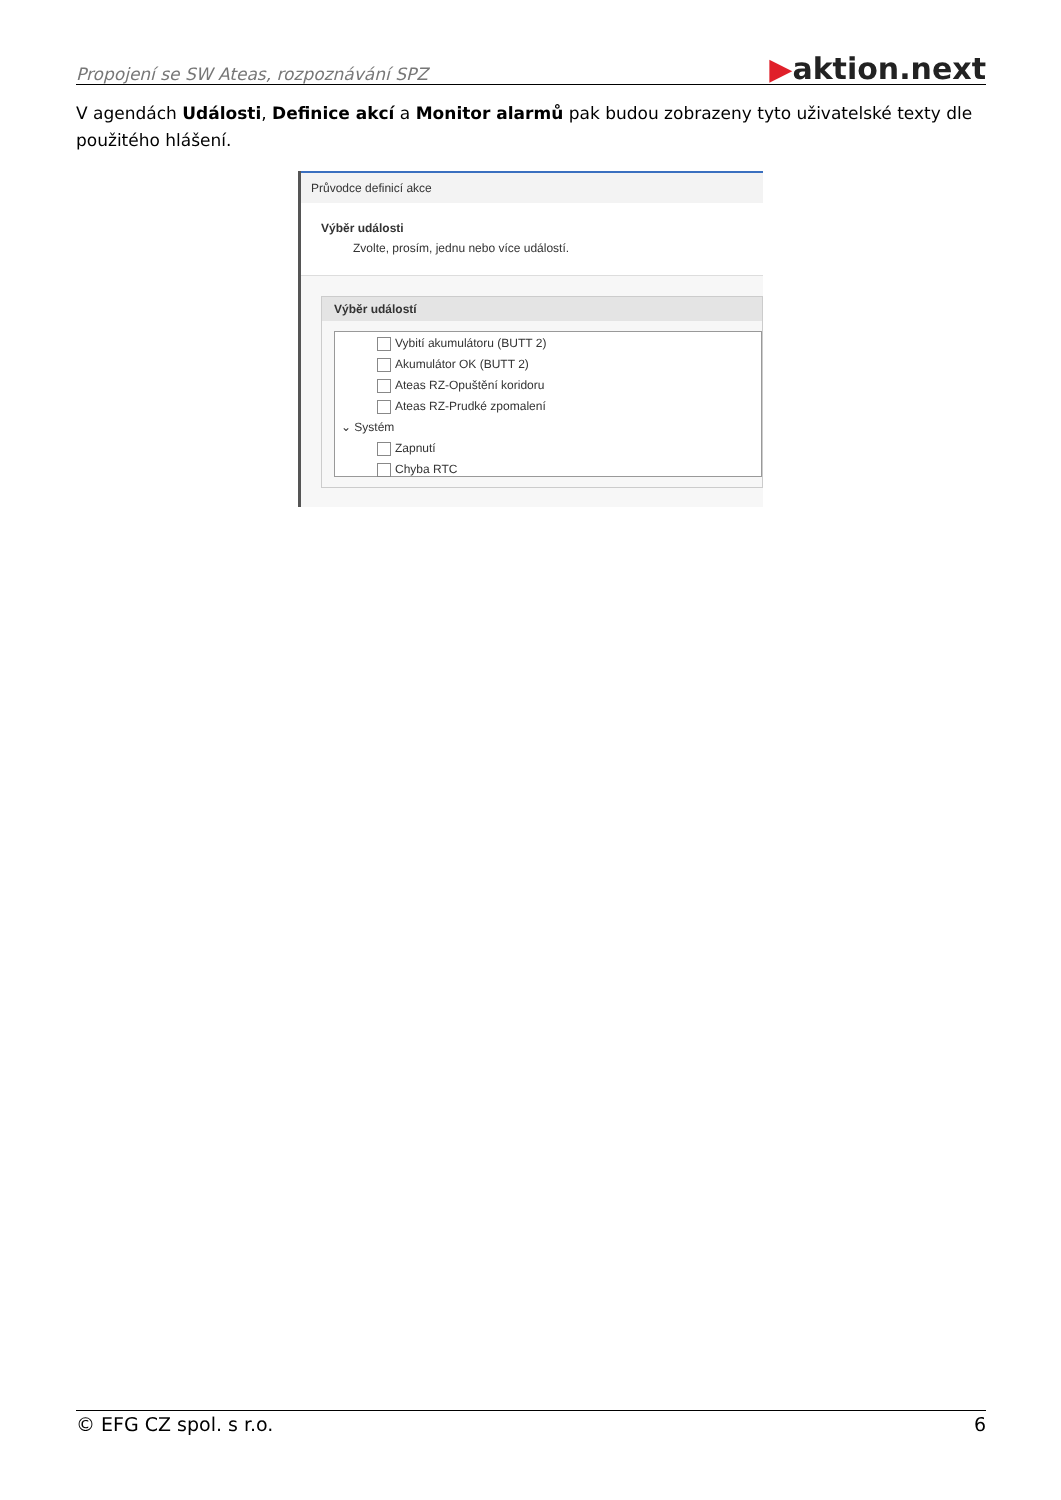Propojení se SW Ateas, rozpoznávání SPZ
▶aktion.next
V agendách Události, Definice akcí a Monitor alarmů pak budou zobrazeny tyto uživatelské texty dle použitého hlášení.
Průvodce definicí akce
Výběr události
Zvolte, prosím, jednu nebo více událostí.
Výběr událostí
Vybití akumulátoru (BUTT 2)
Akumulátor OK (BUTT 2)
Ateas RZ-Opuštění koridoru
Ateas RZ-Prudké zpomalení
⌄ Systém
Zapnutí
Chyba RTC
© EFG CZ spol. s r.o. 6